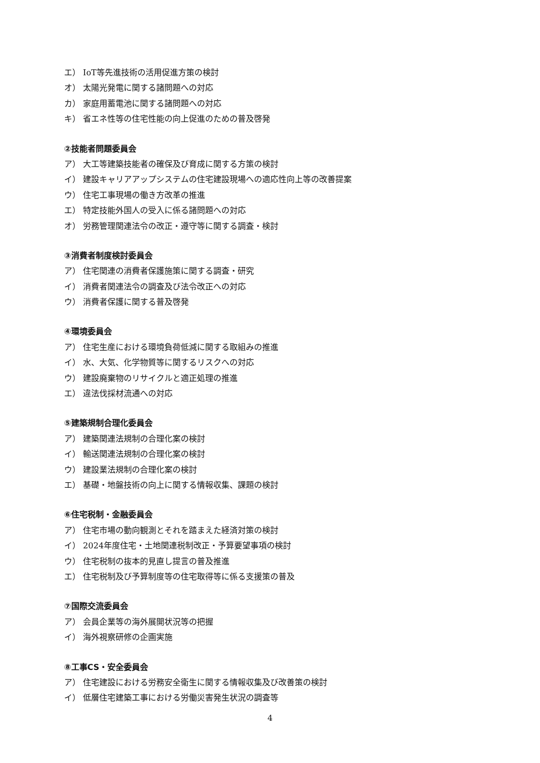エ） IoT等先進技術の活用促進方策の検討
オ） 太陽光発電に関する諸問題への対応
カ） 家庭用蓄電池に関する諸問題への対応
キ） 省エネ性等の住宅性能の向上促進のための普及啓発
②技能者問題委員会
ア） 大工等建築技能者の確保及び育成に関する方策の検討
イ） 建設キャリアアップシステムの住宅建設現場への適応性向上等の改善提案
ウ） 住宅工事現場の働き方改革の推進
エ） 特定技能外国人の受入に係る諸問題への対応
オ） 労務管理関連法令の改正・遵守等に関する調査・検討
③消費者制度検討委員会
ア） 住宅関連の消費者保護施策に関する調査・研究
イ） 消費者関連法令の調査及び法令改正への対応
ウ） 消費者保護に関する普及啓発
④環境委員会
ア） 住宅生産における環境負荷低減に関する取組みの推進
イ） 水、大気、化学物質等に関するリスクへの対応
ウ） 建設廃棄物のリサイクルと適正処理の推進
エ） 違法伐採材流通への対応
⑤建築規制合理化委員会
ア） 建築関連法規制の合理化案の検討
イ） 輸送関連法規制の合理化案の検討
ウ） 建設業法規制の合理化案の検討
エ） 基礎・地盤技術の向上に関する情報収集、課題の検討
⑥住宅税制・金融委員会
ア） 住宅市場の動向観測とそれを踏まえた経済対策の検討
イ） 2024年度住宅・土地関連税制改正・予算要望事項の検討
ウ） 住宅税制の抜本的見直し提言の普及推進
エ） 住宅税制及び予算制度等の住宅取得等に係る支援策の普及
⑦国際交流委員会
ア） 会員企業等の海外展開状況等の把握
イ） 海外視察研修の企画実施
⑧工事CS・安全委員会
ア） 住宅建設における労務安全衛生に関する情報収集及び改善策の検討
イ） 低層住宅建築工事における労働災害発生状況の調査等
4